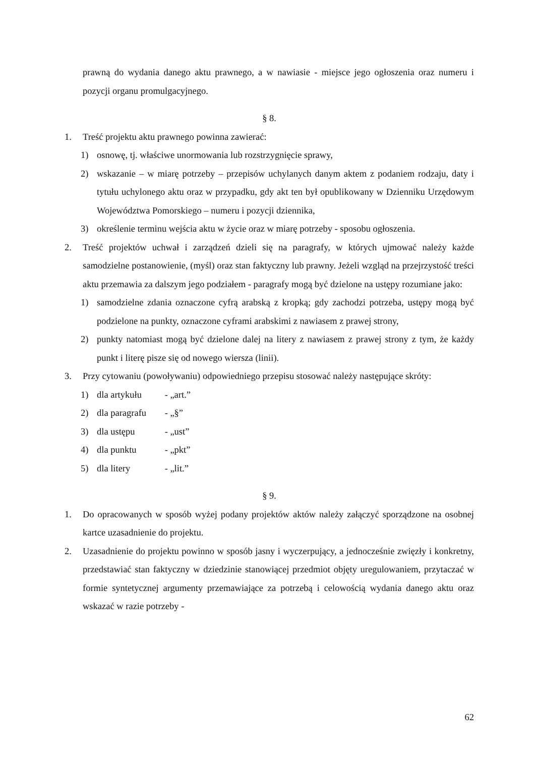prawną do wydania danego aktu prawnego, a w nawiasie - miejsce jego ogłoszenia oraz numeru i pozycji organu promulgacyjnego.
§ 8.
1. Treść projektu aktu prawnego powinna zawierać:
1) osnowę, tj. właściwe unormowania lub rozstrzygnięcie sprawy,
2) wskazanie – w miarę potrzeby – przepisów uchylanych danym aktem z podaniem rodzaju, daty i tytułu uchylonego aktu oraz w przypadku, gdy akt ten był opublikowany w Dzienniku Urzędowym Województwa Pomorskiego – numeru i pozycji dziennika,
3) określenie terminu wejścia aktu w życie oraz w miarę potrzeby - sposobu ogłoszenia.
2. Treść projektów uchwał i zarządzeń dzieli się na paragrafy, w których ujmować należy każde samodzielne postanowienie, (myśl) oraz stan faktyczny lub prawny. Jeżeli wzgląd na przejrzystość treści aktu przemawia za dalszym jego podziałem - paragrafy mogą być dzielone na ustępy rozumiane jako:
1) samodzielne zdania oznaczone cyfrą arabską z kropką; gdy zachodzi potrzeba, ustępy mogą być podzielone na punkty, oznaczone cyframi arabskimi z nawiasem z prawej strony,
2) punkty natomiast mogą być dzielone dalej na litery z nawiasem z prawej strony z tym, że każdy punkt i literę pisze się od nowego wiersza (linii).
3. Przy cytowaniu (powoływaniu) odpowiedniego przepisu stosować należy następujące skróty:
1) dla artykułu - „art.”
2) dla paragrafu - „§”
3) dla ustępu - „ust”
4) dla punktu - „pkt”
5) dla litery - „lit.”
§ 9.
1. Do opracowanych w sposób wyżej podany projektów aktów należy załączyć sporządzone na osobnej kartce uzasadnienie do projektu.
2. Uzasadnienie do projektu powinno w sposób jasny i wyczerpujący, a jednocześnie zwięzły i konkretny, przedstawiać stan faktyczny w dziedzinie stanowiącej przedmiot objęty uregulowaniem, przytaczać w formie syntetycznej argumenty przemawiające za potrzebą i celowością wydania danego aktu oraz wskazać w razie potrzeby -
62